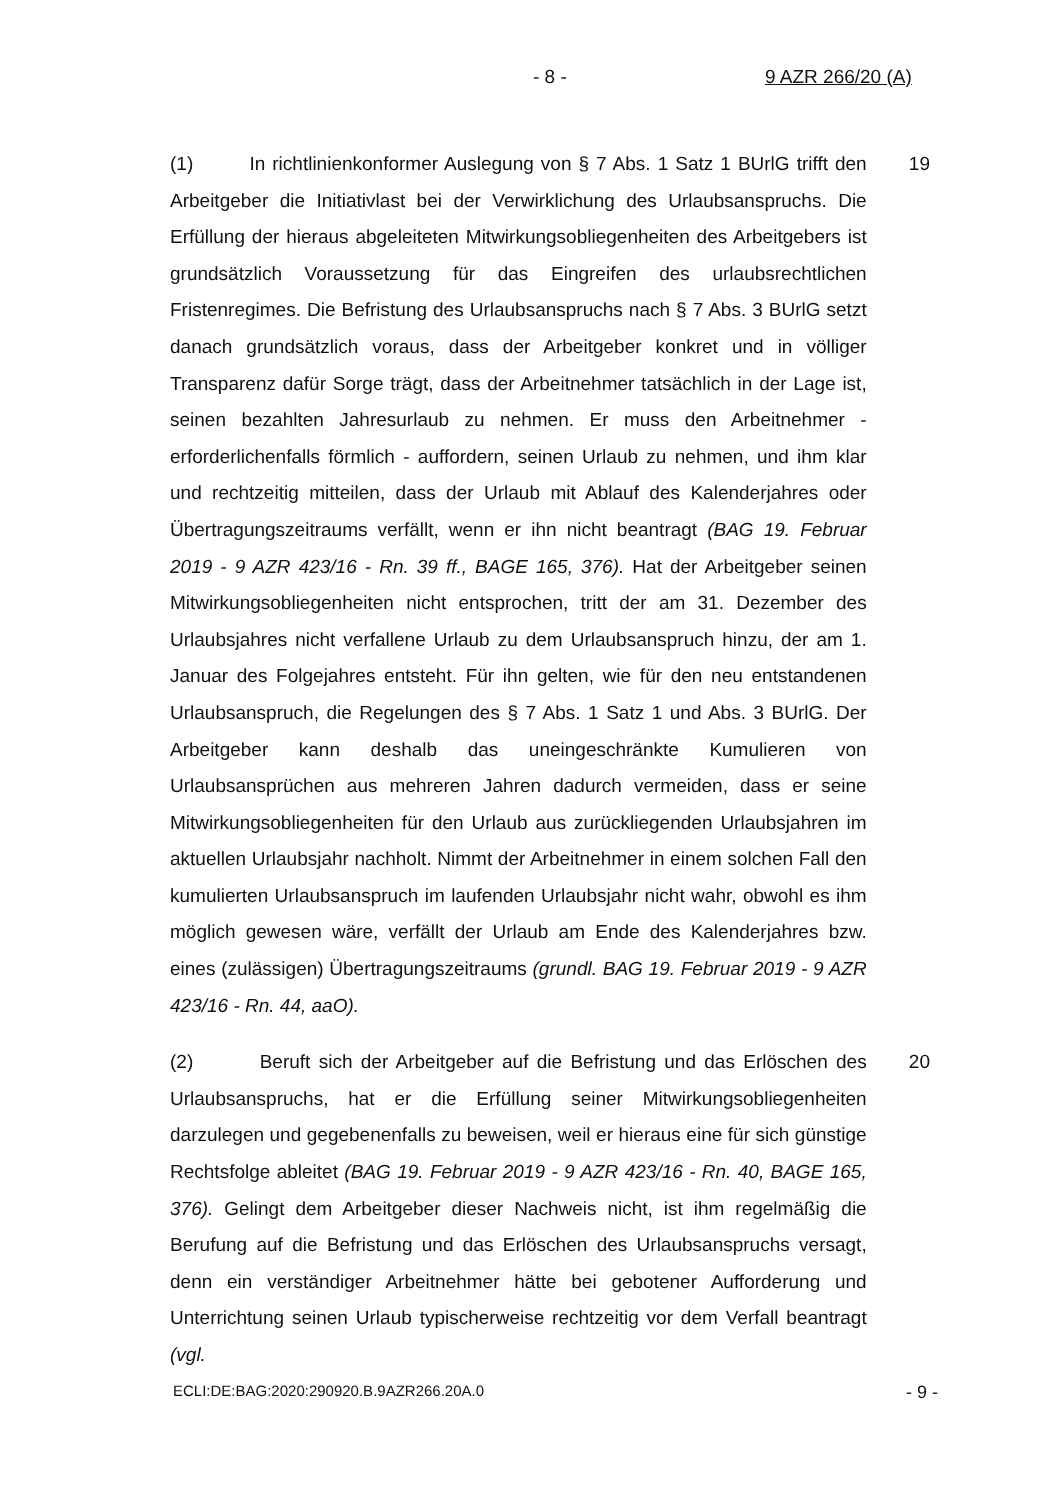- 8 - 9 AZR 266/20 (A)
(1) In richtlinienkonformer Auslegung von § 7 Abs. 1 Satz 1 BUrlG trifft den Arbeitgeber die Initiativlast bei der Verwirklichung des Urlaubsanspruchs. Die Erfüllung der hieraus abgeleiteten Mitwirkungsobliegenheiten des Arbeitgebers ist grundsätzlich Voraussetzung für das Eingreifen des urlaubsrechtlichen Fristenregimes. Die Befristung des Urlaubsanspruchs nach § 7 Abs. 3 BUrlG setzt danach grundsätzlich voraus, dass der Arbeitgeber konkret und in völliger Transparenz dafür Sorge trägt, dass der Arbeitnehmer tatsächlich in der Lage ist, seinen bezahlten Jahresurlaub zu nehmen. Er muss den Arbeitnehmer - erforderlichenfalls förmlich - auffordern, seinen Urlaub zu nehmen, und ihm klar und rechtzeitig mitteilen, dass der Urlaub mit Ablauf des Kalenderjahres oder Übertragungszeitraums verfällt, wenn er ihn nicht beantragt (BAG 19. Februar 2019 - 9 AZR 423/16 - Rn. 39 ff., BAGE 165, 376). Hat der Arbeitgeber seinen Mitwirkungsobliegenheiten nicht entsprochen, tritt der am 31. Dezember des Urlaubsjahres nicht verfallene Urlaub zu dem Urlaubsanspruch hinzu, der am 1. Januar des Folgejahres entsteht. Für ihn gelten, wie für den neu entstandenen Urlaubsanspruch, die Regelungen des § 7 Abs. 1 Satz 1 und Abs. 3 BUrlG. Der Arbeitgeber kann deshalb das uneingeschränkte Kumulieren von Urlaubsansprüchen aus mehreren Jahren dadurch vermeiden, dass er seine Mitwirkungsobliegenheiten für den Urlaub aus zurückliegenden Urlaubsjahren im aktuellen Urlaubsjahr nachholt. Nimmt der Arbeitnehmer in einem solchen Fall den kumulierten Urlaubsanspruch im laufenden Urlaubsjahr nicht wahr, obwohl es ihm möglich gewesen wäre, verfällt der Urlaub am Ende des Kalenderjahres bzw. eines (zulässigen) Übertragungszeitraums (grundl. BAG 19. Februar 2019 - 9 AZR 423/16 - Rn. 44, aaO).
19
(2) Beruft sich der Arbeitgeber auf die Befristung und das Erlöschen des Urlaubsanspruchs, hat er die Erfüllung seiner Mitwirkungsobliegenheiten darzulegen und gegebenenfalls zu beweisen, weil er hieraus eine für sich günstige Rechtsfolge ableitet (BAG 19. Februar 2019 - 9 AZR 423/16 - Rn. 40, BAGE 165, 376). Gelingt dem Arbeitgeber dieser Nachweis nicht, ist ihm regelmäßig die Berufung auf die Befristung und das Erlöschen des Urlaubsanspruchs versagt, denn ein verständiger Arbeitnehmer hätte bei gebotener Aufforderung und Unterrichtung seinen Urlaub typischerweise rechtzeitig vor dem Verfall beantragt (vgl.
20
ECLI:DE:BAG:2020:290920.B.9AZR266.20A.0 - 9 -